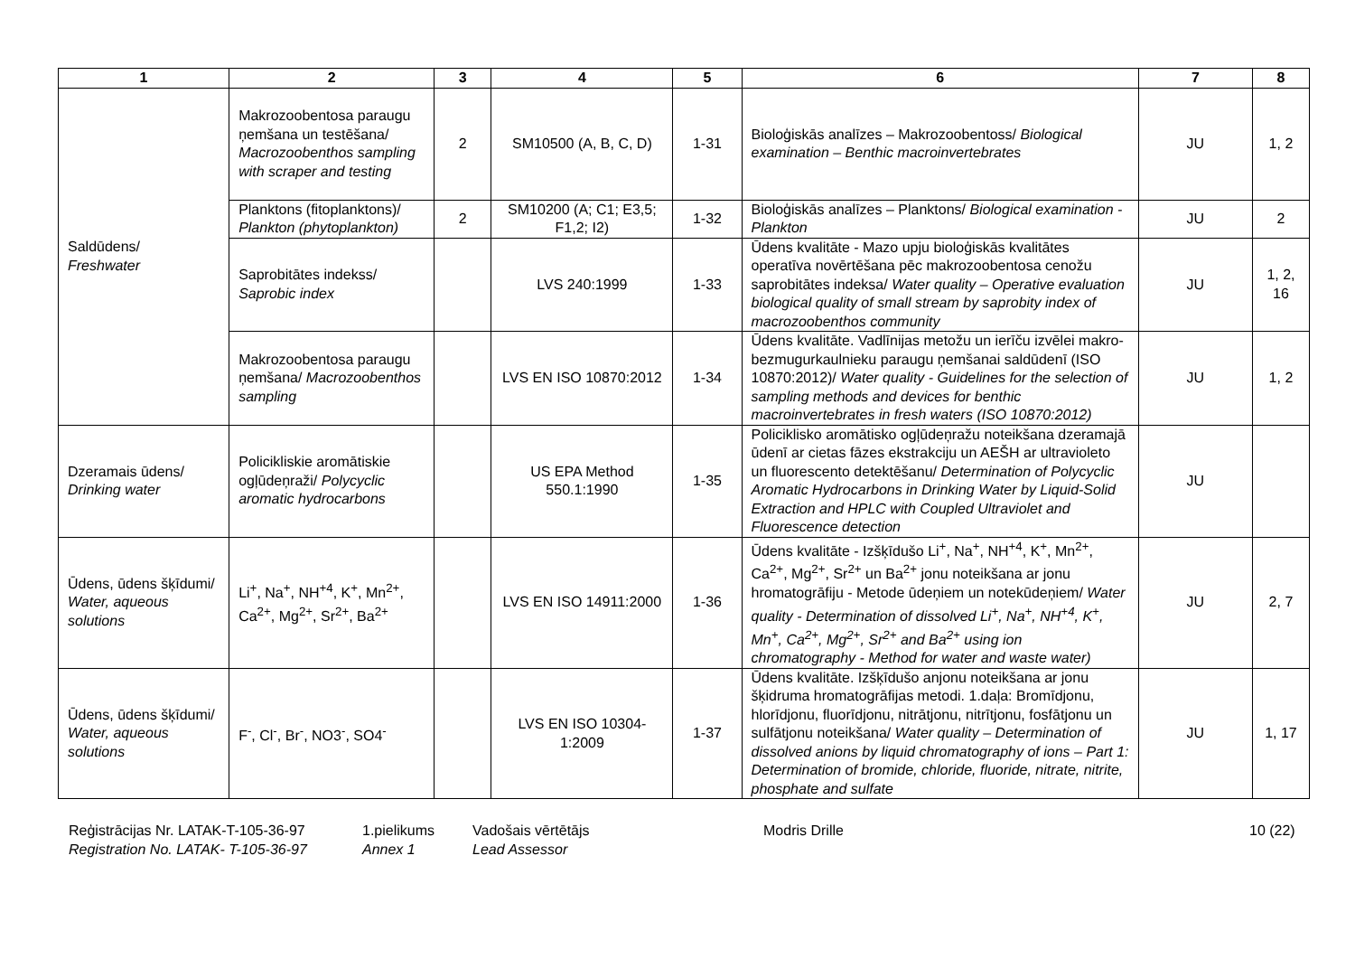| 1 | 2 | 3 | 4 | 5 | 6 | 7 | 8 |
| --- | --- | --- | --- | --- | --- | --- | --- |
| Saldūdens/ Freshwater | Makrozoobentosa paraugu ņemšana un testēšana/ Macrozoobenthos sampling with scraper and testing | 2 | SM10500 (A, B, C, D) | 1-31 | Bioloģiskās analīzes – Makrozoobentoss/ Biological examination – Benthic macroinvertebrates | JU | 1, 2 |
| | Planktons (fitoplanktons)/ Plankton (phytoplankton) | 2 | SM10200 (A; C1; E3,5; F1,2; I2) | 1-32 | Bioloģiskās analīzes – Planktons/ Biological examination - Plankton | JU | 2 |
| | Saprobitātes indekss/ Saprobic index | | LVS 240:1999 | 1-33 | Ūdens kvalitāte - Mazo upju bioloģiskās kvalitātes operatīva novērtēšana pēc makrozoobentosa cenožu saprobitātes indeksa/ Water quality – Operative evaluation biological quality of small stream by saprobity index of macrozoobenthos community | JU | 1, 2, 16 |
| | Makrozoobentosa paraugu ņemšana/ Macrozoobenthos sampling | | LVS EN ISO 10870:2012 | 1-34 | Ūdens kvalitāte. Vadlīnijas metožu un ierīču izvēlei makro-bezmugurkaulnieku paraugu ņemšanai saldūdenī (ISO 10870:2012)/ Water quality - Guidelines for the selection of sampling methods and devices for benthic macroinvertebrates in fresh waters (ISO 10870:2012) | JU | 1, 2 |
| Dzeramais ūdens/ Drinking water | Policikliskie aromātiskie ogļūdeņraži/ Polycyclic aromatic hydrocarbons | | US EPA Method 550.1:1990 | 1-35 | Policiklisko aromātisko ogļūdeņražu noteikšana dzeramajā ūdenī ar cietas fāzes ekstrakciju un AEŠH ar ultravioleto un fluorescento detektēšanu/ Determination of Polycyclic Aromatic Hydrocarbons in Drinking Water by Liquid-Solid Extraction and HPLC with Coupled Ultraviolet and Fluorescence detection | JU | |
| Ūdens, ūdens šķīdumi/ Water, aqueous solutions | Li<sup>+</sup>, Na<sup>+</sup>, NH<sup>+4</sup>, K<sup>+</sup>, Mn<sup>2+</sup>, Ca<sup>2+</sup>, Mg<sup>2+</sup>, Sr<sup>2+</sup>, Ba<sup>2+</sup> | | LVS EN ISO 14911:2000 | 1-36 | Ūdens kvalitāte - Izšķīdušo Li<sup>+</sup>, Na<sup>+</sup>, NH<sup>+4</sup>, K<sup>+</sup>, Mn<sup>2+</sup>, Ca<sup>2+</sup>, Mg<sup>2+</sup>, Sr<sup>2+</sup> un Ba<sup>2+</sup> jonu noteikšana ar jonu hromatogrāfiju - Metode ūdeņiem un notekūdeņiem/ Water quality - Determination of dissolved Li<sup>+</sup>, Na<sup>+</sup>, NH<sup>+4</sup>, K<sup>+</sup>, Mn<sup>+</sup>, Ca<sup>2+</sup>, Mg<sup>2+</sup>, Sr<sup>2+</sup> and Ba<sup>2+</sup> using ion chromatography - Method for water and waste water) | JU | 2, 7 |
| Ūdens, ūdens šķīdumi/ Water, aqueous solutions | F<sup>-</sup>, Cl<sup>-</sup>, Br<sup>-</sup>, NO3<sup>-</sup>, SO4<sup>-</sup> | | LVS EN ISO 10304-1:2009 | 1-37 | Ūdens kvalitāte. Izšķīdušo anjonu noteikšana ar jonu šķidruma hromatogrāfijas metodi. 1.daļa: Bromīdjonu, hlorīdjonu, fluorīdjonu, nitrātjonu, nitrītjonu, fosfātjonu un sulfātjonu noteikšana/ Water quality – Determination of dissolved anions by liquid chromatography of ions – Part 1: Determination of bromide, chloride, fluoride, nitrate, nitrite, phosphate and sulfate | JU | 1, 17 |
Reģistrācijas Nr. LATAK-T-105-36-97
Registration No. LATAK- T-105-36-97
1.pielikums
Annex 1
Vadošais vērtētājs
Lead Assessor
Modris Drille 10 (22)